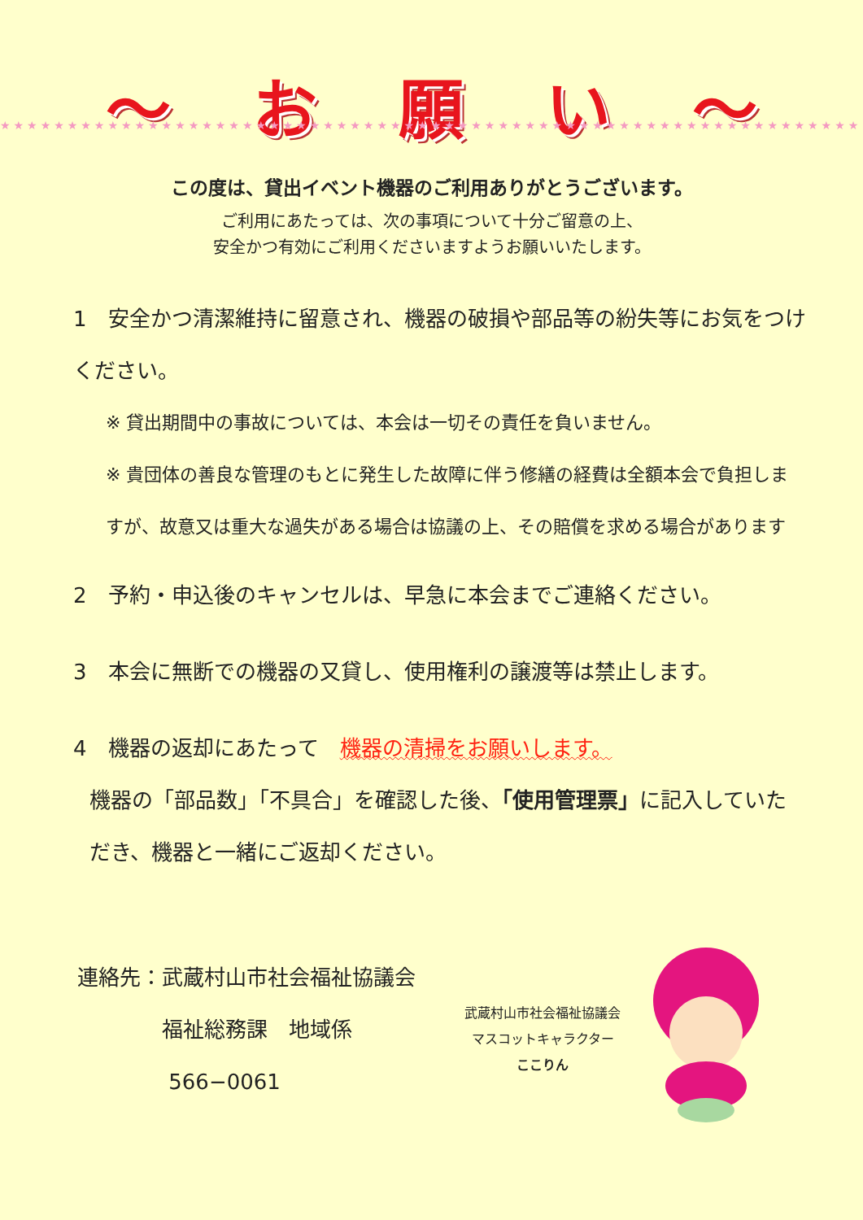〜 お願い 〜
★★★★★★★★★★★★★★★★★★★★★★★★★★★★★★★★★★★★★★★★★★★★★★★★★★★★★★★★★★★★★★★★
この度は、貸出イベント機器のご利用ありがとうございます。
ご利用にあたっては、次の事項について十分ご留意の上、
安全かつ有効にご利用くださいますようお願いいたします。
1　安全かつ清潔維持に留意され、機器の破損や部品等の紛失等にお気をつけください。
※ 貸出期間中の事故については、本会は一切その責任を負いません。
※ 貴団体の善良な管理のもとに発生した故障に伴う修繕の経費は全額本会で負担しますが、故意又は重大な過失がある場合は協議の上、その賠償を求める場合があります
2　予約・申込後のキャンセルは、早急に本会までご連絡ください。
3　本会に無断での機器の又貸し、使用権利の譲渡等は禁止します。
4　機器の返却にあたって　機器の清掃をお願いします。
機器の「部品数」「不具合」を確認した後、「使用管理票」に記入していただき、機器と一緒にご返却ください。
連絡先：武蔵村山市社会福祉協議会
　　　　福祉総務課　地域係
　　　　 566−0061
武蔵村山市社会福祉協議会
マスコットキャラクター
ここりん